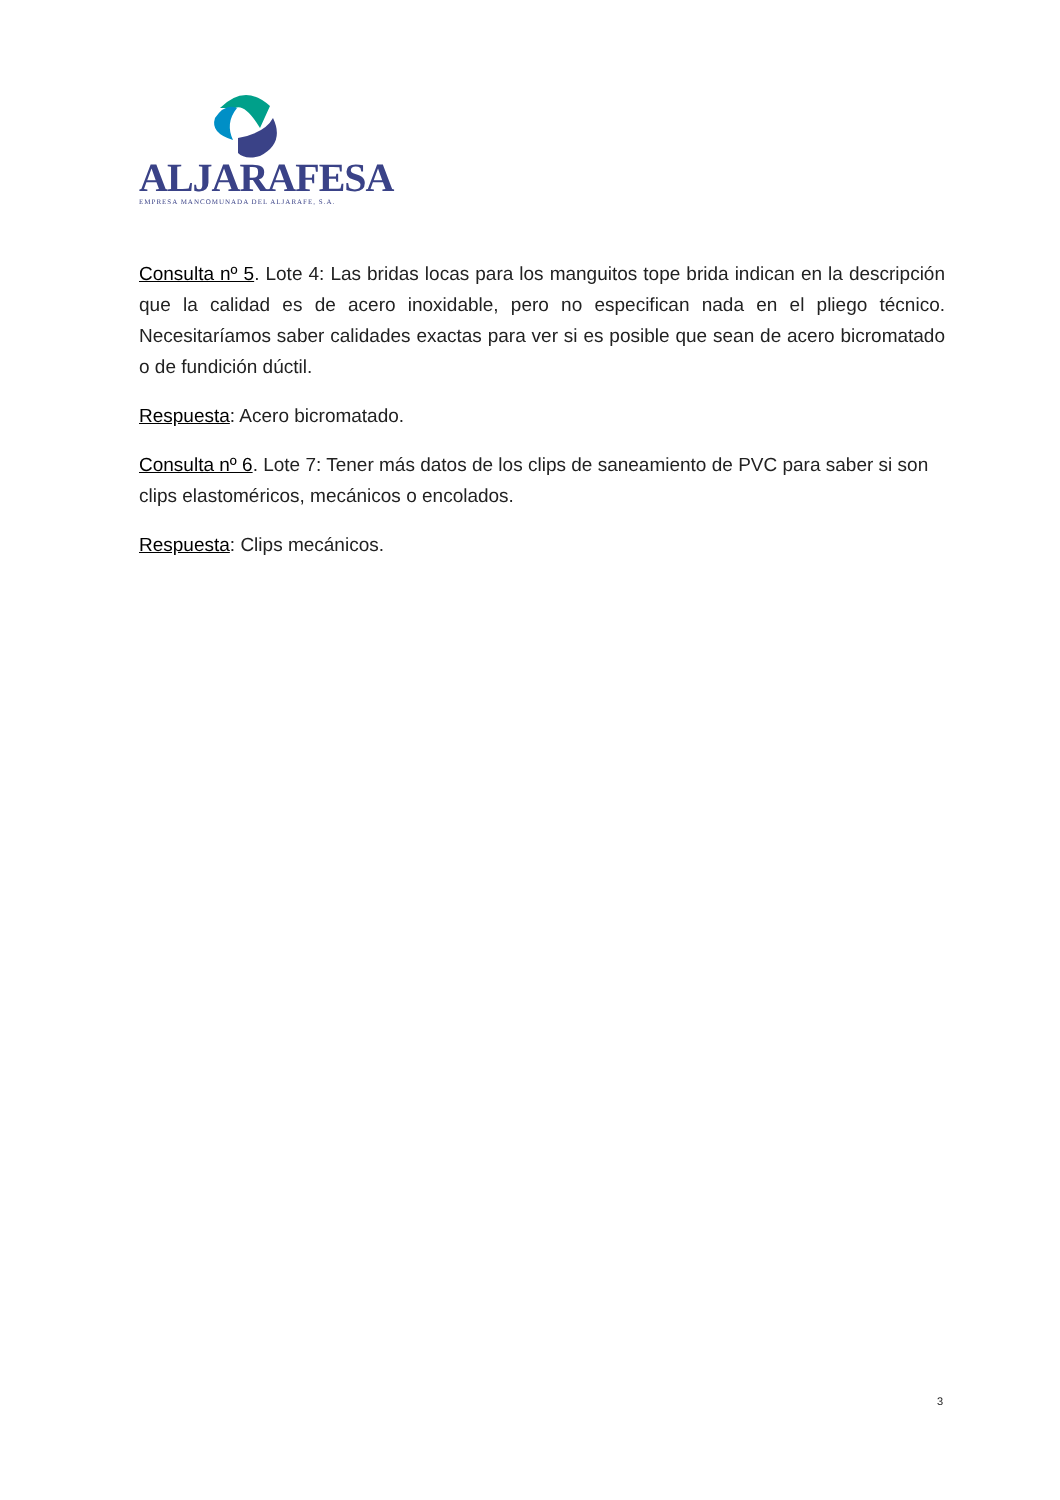ALJARAFESA
EMPRESA MANCOMUNADA DEL ALJARAFE, S.A.
Consulta nº 5. Lote 4: Las bridas locas para los manguitos tope brida indican en la descripción que la calidad es de acero inoxidable, pero no especifican nada en el pliego técnico. Necesitaríamos saber calidades exactas para ver si es posible que sean de acero bicromatado o de fundición dúctil.
Respuesta: Acero bicromatado.
Consulta nº 6. Lote 7: Tener más datos de los clips de saneamiento de PVC para saber si son clips elastoméricos, mecánicos o encolados.
Respuesta: Clips mecánicos.
3